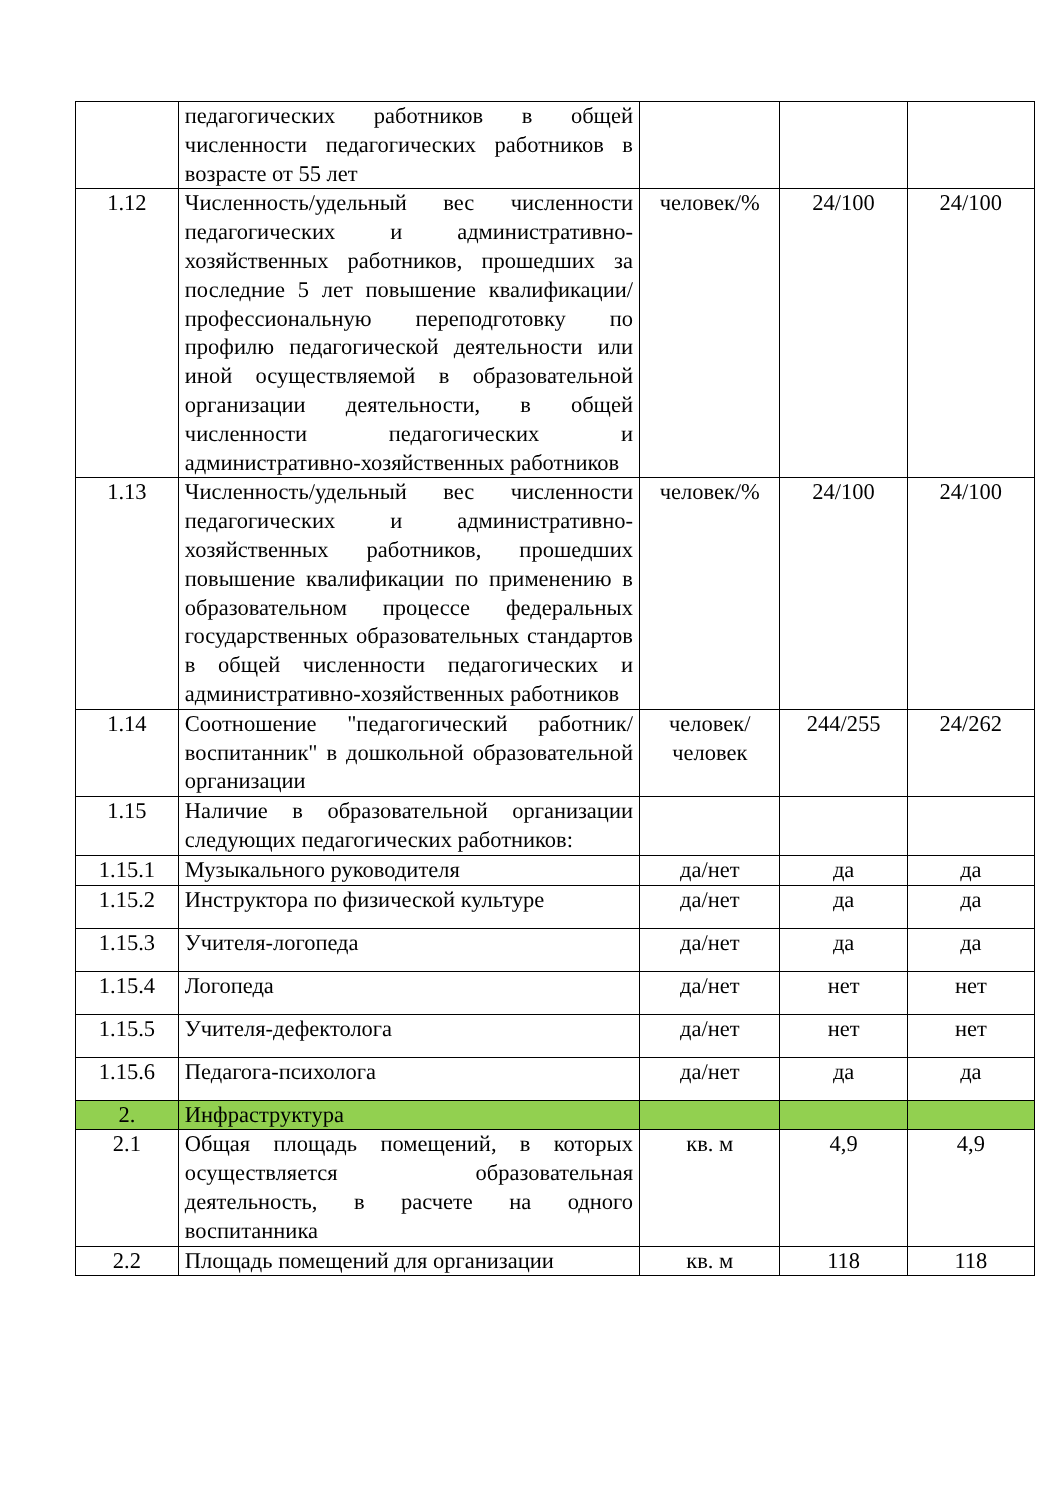| | педагогических работников в общей численности педагогических работников в возрасте от 55 лет | | | |
| 1.12 | Численность/удельный вес численности педагогических и административно-хозяйственных работников, прошедших за последние 5 лет повышение квалификации/профессиональную переподготовку по профилю педагогической деятельности или иной осуществляемой в образовательной организации деятельности, в общей численности педагогических и административно-хозяйственных работников | человек/% | 24/100 | 24/100 |
| 1.13 | Численность/удельный вес численности педагогических и административно-хозяйственных работников, прошедших повышение квалификации по применению в образовательном процессе федеральных государственных образовательных стандартов в общей численности педагогических и административно-хозяйственных работников | человек/% | 24/100 | 24/100 |
| 1.14 | Соотношение "педагогический работник/воспитанник" в дошкольной образовательной организации | человек/ человек | 244/255 | 24/262 |
| 1.15 | Наличие в образовательной организации следующих педагогических работников: | | | |
| 1.15.1 | Музыкального руководителя | да/нет | да | да |
| 1.15.2 | Инструктора по физической культуре | да/нет | да | да |
| 1.15.3 | Учителя-логопеда | да/нет | да | да |
| 1.15.4 | Логопеда | да/нет | нет | нет |
| 1.15.5 | Учителя-дефектолога | да/нет | нет | нет |
| 1.15.6 | Педагога-психолога | да/нет | да | да |
| 2. | Инфраструктура | | | |
| 2.1 | Общая площадь помещений, в которых осуществляется образовательная деятельность, в расчете на одного воспитанника | кв. м | 4,9 | 4,9 |
| 2.2 | Площадь помещений для организации | кв. м | 118 | 118 |